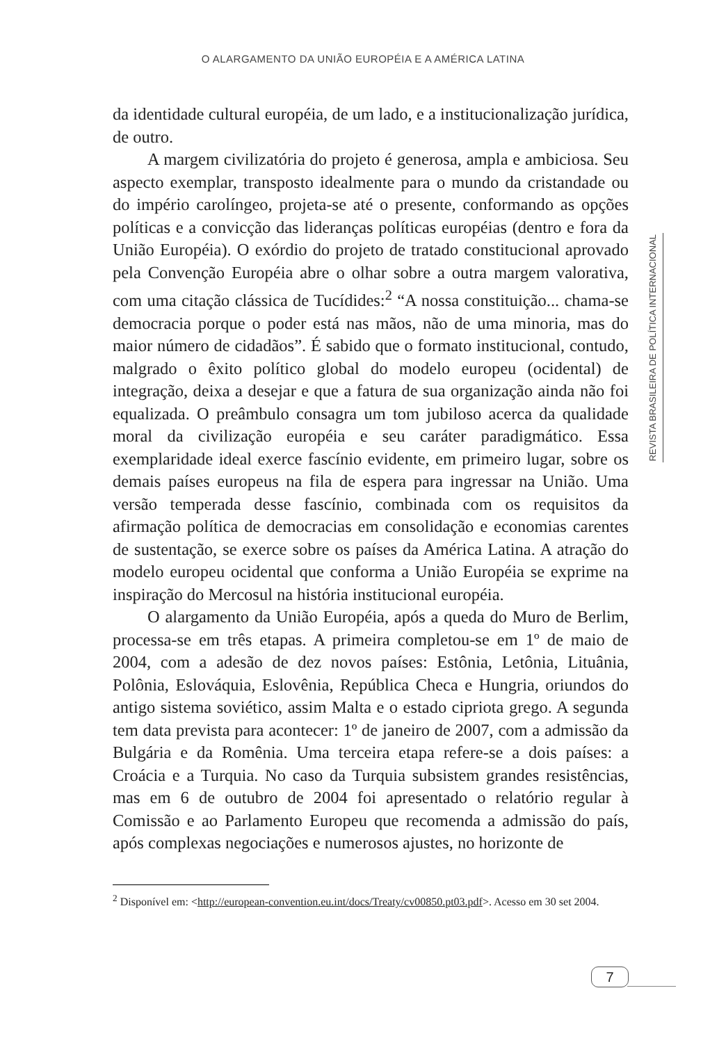O ALARGAMENTO DA UNIÃO EUROPÉIA E A AMÉRICA LATINA
REVISTA BRASILEIRA DE POLÍTICA INTERNACIONAL
da identidade cultural européia, de um lado, e a institucionalização jurídica, de outro.
A margem civilizatória do projeto é generosa, ampla e ambiciosa. Seu aspecto exemplar, transposto idealmente para o mundo da cristandade ou do império carolíngeo, projeta-se até o presente, conformando as opções políticas e a convicção das lideranças políticas européias (dentro e fora da União Européia). O exórdio do projeto de tratado constitucional aprovado pela Convenção Européia abre o olhar sobre a outra margem valorativa, com uma citação clássica de Tucídides:<sup>2</sup> “A nossa constituição... chama-se democracia porque o poder está nas mãos, não de uma minoria, mas do maior número de cidadãos”. É sabido que o formato institucional, contudo, malgrado o êxito político global do modelo europeu (ocidental) de integração, deixa a desejar e que a fatura de sua organização ainda não foi equalizada. O preâmbulo consagra um tom jubiloso acerca da qualidade moral da civilização européia e seu caráter paradigmático. Essa exemplaridade ideal exerce fascínio evidente, em primeiro lugar, sobre os demais países europeus na fila de espera para ingressar na União. Uma versão temperada desse fascínio, combinada com os requisitos da afirmação política de democracias em consolidação e economias carentes de sustentação, se exerce sobre os países da América Latina. A atração do modelo europeu ocidental que conforma a União Européia se exprime na inspiração do Mercosul na história institucional européia.
O alargamento da União Européia, após a queda do Muro de Berlim, processa-se em três etapas. A primeira completou-se em 1º de maio de 2004, com a adesão de dez novos países: Estônia, Letônia, Lituânia, Polônia, Eslováquia, Eslovênia, República Checa e Hungria, oriundos do antigo sistema soviético, assim Malta e o estado cipriota grego. A segunda tem data prevista para acontecer: 1º de janeiro de 2007, com a admissão da Bulgária e da Romênia. Uma terceira etapa refere-se a dois países: a Croácia e a Turquia. No caso da Turquia subsistem grandes resistências, mas em 6 de outubro de 2004 foi apresentado o relatório regular à Comissão e ao Parlamento Europeu que recomenda a admissão do país, após complexas negociações e numerosos ajustes, no horizonte de
<sup>2</sup> Disponível em: <http://european-convention.eu.int/docs/Treaty/cv00850.pt03.pdf>. Acesso em 30 set 2004.
7